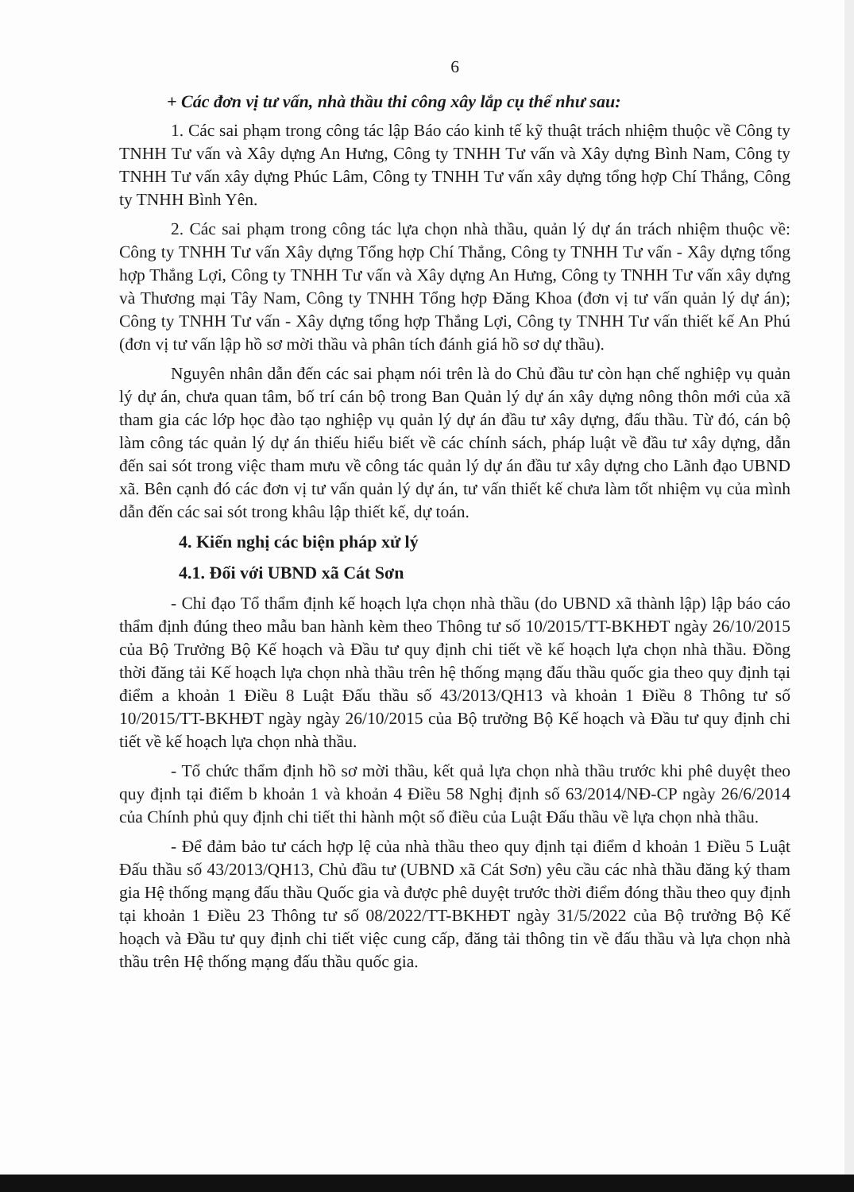6
+ Các đơn vị tư vấn, nhà thầu thi công xây lắp cụ thể như sau:
1. Các sai phạm trong công tác lập Báo cáo kinh tế kỹ thuật trách nhiệm thuộc về Công ty TNHH Tư vấn và Xây dựng An Hưng, Công ty TNHH Tư vấn và Xây dựng Bình Nam, Công ty TNHH Tư vấn xây dựng Phúc Lâm, Công ty TNHH Tư vấn xây dựng tổng hợp Chí Thắng, Công ty TNHH Bình Yên.
2. Các sai phạm trong công tác lựa chọn nhà thầu, quản lý dự án trách nhiệm thuộc về: Công ty TNHH Tư vấn Xây dựng Tổng hợp Chí Thắng, Công ty TNHH Tư vấn - Xây dựng tổng hợp Thắng Lợi, Công ty TNHH Tư vấn và Xây dựng An Hưng, Công ty TNHH Tư vấn xây dựng và Thương mại Tây Nam, Công ty TNHH Tổng hợp Đăng Khoa (đơn vị tư vấn quản lý dự án); Công ty TNHH Tư vấn - Xây dựng tổng hợp Thắng Lợi, Công ty TNHH Tư vấn thiết kế An Phú (đơn vị tư vấn lập hồ sơ mời thầu và phân tích đánh giá hồ sơ dự thầu).
Nguyên nhân dẫn đến các sai phạm nói trên là do Chủ đầu tư còn hạn chế nghiệp vụ quản lý dự án, chưa quan tâm, bố trí cán bộ trong Ban Quản lý dự án xây dựng nông thôn mới của xã tham gia các lớp học đào tạo nghiệp vụ quản lý dự án đầu tư xây dựng, đấu thầu. Từ đó, cán bộ làm công tác quản lý dự án thiếu hiểu biết về các chính sách, pháp luật về đầu tư xây dựng, dẫn đến sai sót trong việc tham mưu về công tác quản lý dự án đầu tư xây dựng cho Lãnh đạo UBND xã. Bên cạnh đó các đơn vị tư vấn quản lý dự án, tư vấn thiết kế chưa làm tốt nhiệm vụ của mình dẫn đến các sai sót trong khâu lập thiết kế, dự toán.
4. Kiến nghị các biện pháp xử lý
4.1. Đối với UBND xã Cát Sơn
- Chỉ đạo Tổ thẩm định kế hoạch lựa chọn nhà thầu (do UBND xã thành lập) lập báo cáo thẩm định đúng theo mẫu ban hành kèm theo Thông tư số 10/2015/TT-BKHĐT ngày 26/10/2015 của Bộ Trưởng Bộ Kế hoạch và Đầu tư quy định chi tiết về kế hoạch lựa chọn nhà thầu. Đồng thời đăng tải Kế hoạch lựa chọn nhà thầu trên hệ thống mạng đấu thầu quốc gia theo quy định tại điểm a khoản 1 Điều 8 Luật Đấu thầu số 43/2013/QH13 và khoản 1 Điều 8 Thông tư số 10/2015/TT-BKHĐT ngày ngày 26/10/2015 của Bộ trưởng Bộ Kế hoạch và Đầu tư quy định chi tiết về kế hoạch lựa chọn nhà thầu.
- Tổ chức thẩm định hồ sơ mời thầu, kết quả lựa chọn nhà thầu trước khi phê duyệt theo quy định tại điểm b khoản 1 và khoản 4 Điều 58 Nghị định số 63/2014/NĐ-CP ngày 26/6/2014 của Chính phủ quy định chi tiết thi hành một số điều của Luật Đấu thầu về lựa chọn nhà thầu.
- Để đảm bảo tư cách hợp lệ của nhà thầu theo quy định tại điểm d khoản 1 Điều 5 Luật Đấu thầu số 43/2013/QH13, Chủ đầu tư (UBND xã Cát Sơn) yêu cầu các nhà thầu đăng ký tham gia Hệ thống mạng đấu thầu Quốc gia và được phê duyệt trước thời điểm đóng thầu theo quy định tại khoản 1 Điều 23 Thông tư số 08/2022/TT-BKHĐT ngày 31/5/2022 của Bộ trưởng Bộ Kế hoạch và Đầu tư quy định chi tiết việc cung cấp, đăng tải thông tin về đấu thầu và lựa chọn nhà thầu trên Hệ thống mạng đấu thầu quốc gia.